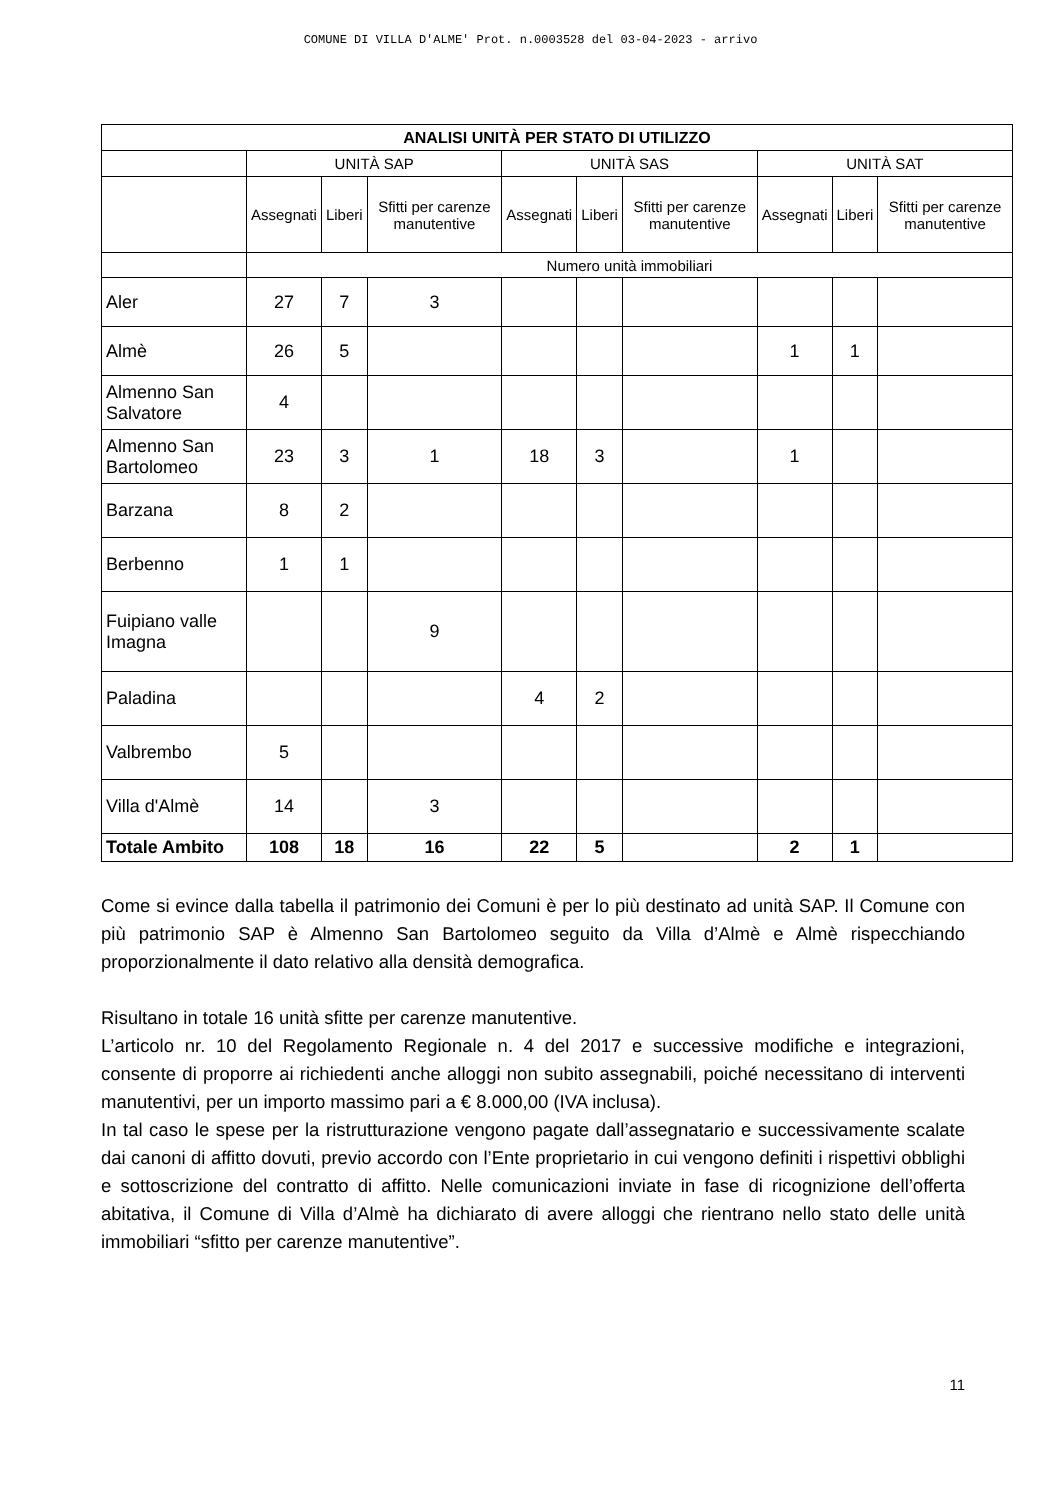COMUNE DI VILLA D'ALME' Prot. n.0003528 del 03-04-2023 - arrivo
| ANALISI UNITÀ PER STATO DI UTILIZZO | | | | | | | | | |
| --- | --- | --- | --- | --- | --- | --- | --- | --- | --- |
| | UNITÀ SAP | | | UNITÀ SAS | | | UNITÀ SAT | | |
| | Assegnati | Liberi | Sfitti per carenze manutentive | Assegnati | Liberi | Sfitti per carenze manutentive | Assegnati | Liberi | Sfitti per carenze manutentive |
| | Numero unità immobiliari | | | | | | | | |
| Aler | 27 | 7 | 3 | | | | | | |
| Almè | 26 | 5 | | | | | 1 | 1 | |
| Almenno San Salvatore | 4 | | | | | | | | |
| Almenno San Bartolomeo | 23 | 3 | 1 | 18 | 3 | | 1 | | |
| Barzana | 8 | 2 | | | | | | | |
| Berbenno | 1 | 1 | | | | | | | |
| Fuipiano valle Imagna | | | 9 | | | | | | |
| Paladina | | | | 4 | 2 | | | | |
| Valbrembo | 5 | | | | | | | | |
| Villa d'Almè | 14 | | 3 | | | | | | |
| Totale Ambito | 108 | 18 | 16 | 22 | 5 | | 2 | 1 | |
Come si evince dalla tabella il patrimonio dei Comuni è per lo più destinato ad unità SAP. Il Comune con più patrimonio SAP è Almenno San Bartolomeo seguito da Villa d’Almè e Almè rispecchiando proporzionalmente il dato relativo alla densità demografica.
Risultano in totale 16 unità sfitte per carenze manutentive.
L’articolo nr. 10 del Regolamento Regionale n. 4 del 2017 e successive modifiche e integrazioni, consente di proporre ai richiedenti anche alloggi non subito assegnabili, poiché necessitano di interventi manutentivi, per un importo massimo pari a € 8.000,00 (IVA inclusa).
In tal caso le spese per la ristrutturazione vengono pagate dall’assegnatario e successivamente scalate dai canoni di affitto dovuti, previo accordo con l’Ente proprietario in cui vengono definiti i rispettivi obblighi e sottoscrizione del contratto di affitto. Nelle comunicazioni inviate in fase di ricognizione dell’offerta abitativa, il Comune di Villa d’Almè ha dichiarato di avere alloggi che rientrano nello stato delle unità immobiliari “sfitto per carenze manutentive”.
11